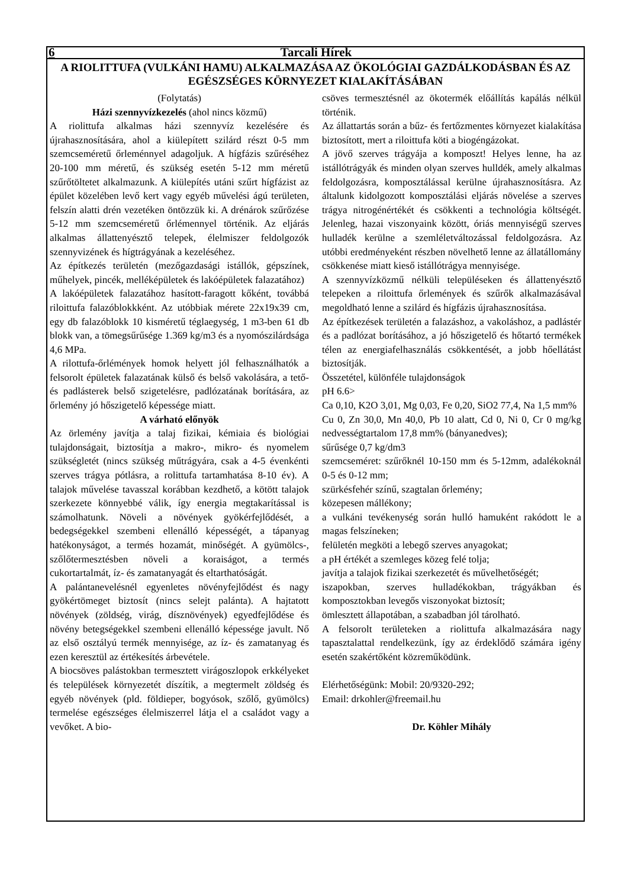6 Tarcali Hírek
A RIOLITTUFA (VULKÁNI HAMU) ALKALMAZÁSA AZ ÖKOLÓGIAI GAZDÁLKODÁSBAN ÉS AZ EGÉSZSÉGES KÖRNYEZET KIALAKÍTÁSÁBAN
(Folytatás)
Házi szennyvízkezelés (ahol nincs közmű)
A riolittufa alkalmas házi szennyvíz kezelésére és újrahasznosítására, ahol a kiülepített szilárd részt 0-5 mm szemcseméretű őrleménnyel adagoljuk. A hígfázis szűréséhez 20-100 mm méretű, és szükség esetén 5-12 mm méretű szűrőtöltetet alkalmazunk. A kiülepítés utáni szűrt hígfázist az épület közelében levő kert vagy egyéb művelési ágú területen, felszín alatti drén vezetéken öntözzük ki. A drénárok szűrőzése 5-12 mm szemcseméretű őrlémennyel történik. Az eljárás alkalmas állattenyésztő telepek, élelmiszer feldolgozók szennyvizének és hígtrágyának a kezeléséhez.
Az építkezés területén (mezőgazdasági istállók, gépszínek, műhelyek, pincék, melléképületek és lakóépületek falazatához)
A lakóépületek falazatához hasított-faragott kőként, továbbá riloittufa falazóblokkként. Az utóbbiak mérete 22x19x39 cm, egy db falazóblokk 10 kisméretű téglaegység, 1 m3-ben 61 db blokk van, a tömegsűrűsége 1.369 kg/m3 és a nyomószilárdsága 4,6 MPa.
A rilottufa-őrlémények homok helyett jól felhasználhatók a felsorolt épületek falazatának külső és belső vakolására, a tető- és padlásterek belső szigetelésre, padlózatának borítására, az őrlemény jó hőszigetelő képessége miatt.
A várható előnyök
Az örlemény javítja a talaj fizikai, kémiaia és biológiai tulajdonságait, biztosítja a makro-, mikro- és nyomelem szükségletét (nincs szükség műtrágyára, csak a 4-5 évenkénti szerves trágya pótlásra, a rolittufa tartamhatása 8-10 év). A talajok művelése tavasszal korábban kezdhető, a kötött talajok szerkezete könnyebbé válik, így energia megtakarítással is számolhatunk. Növeli a növények gyökérfejlődését, a bedegségekkel szembeni ellenálló képességét, a tápanyag hatékonyságot, a termés hozamát, minőségét. A gyümölcs-, szőlőtermesztésben növeli a koraiságot, a termés cukortartalmát, íz- és zamatanyagát és eltarthatóságát.
A palántanevelésnél egyenletes növényfejlődést és nagy gyökértömeget biztosít (nincs selejt palánta). A hajtatott növények (zöldség, virág, dísznövények) egyedfejlődése és növény betegségekkel szembeni ellenálló képessége javult. Nő az első osztályú termék mennyisége, az íz- és zamatanyag és ezen keresztül az értékesítés árbevétele.
A biocsöves palástokban termesztett virágoszlopok erkkélyeket és települések környezetét díszítik, a megtermelt zöldség és egyéb növények (pld. földieper, bogyósok, szőlő, gyümölcs) termelése egészséges élelmiszerrel látja el a családot vagy a vevőket. A bio-
csöves termesztésnél az ökotermék előállítás kapálás nélkül történik.
Az állattartás során a bűz- és fertőzmentes környezet kialakítása biztosított, mert a riloittufa köti a biogéngázokat.
A jövő szerves trágyája a komposzt! Helyes lenne, ha az istállótrágyák és minden olyan szerves hulldék, amely alkalmas feldolgozásra, komposztálással kerülne újrahasznosításra. Az általunk kidolgozott komposztálási eljárás növelése a szerves trágya nitrogénértékét és csökkenti a technológia költségét. Jelenleg, hazai viszonyaink között, óriás mennyiségű szerves hulladék kerülne a szemléletváltozással feldolgozásra. Az utóbbi eredményeként részben növelhető lenne az állatállomány csökkenése miatt kieső istállótrágya mennyisége.
A szennyvízközmű nélküli településeken és állattenyésztő telepeken a riloittufa őrlemények és szűrők alkalmazásával megoldható lenne a szilárd és hígfázis újrahasznosítása.
Az építkezések területén a falazáshoz, a vakoláshoz, a padlástér és a padlózat borításához, a jó hőszigetelő és hőtartó termékek télen az energiafelhasználás csökkentését, a jobb hőellátást biztosítják.
Összetétel, különféle tulajdonságok
pH 6.6>
Ca 0,10, K2O 3,01, Mg 0,03, Fe 0,20, SiO2 77,4, Na 1,5 mm%
Cu 0, Zn 30,0, Mn 40,0, Pb 10 alatt, Cd 0, Ni 0, Cr 0 mg/kg nedvességtartalom 17,8 mm% (bányanedves);
sűrűsége 0,7 kg/dm3
szemcseméret: szűrőknél 10-150 mm és 5-12mm, adalékoknál 0-5 és 0-12 mm;
szürkésfehér színű, szagtalan őrlemény;
közepesen mállékony;
a vulkáni tevékenység során hulló hamuként rakódott le a magas felszíneken;
felületén megköti a lebegő szerves anyagokat;
a pH értékét a szemleges közeg felé tolja;
javítja a talajok fizikai szerkezetét és művelhetőségét;
iszapokban, szerves hulladékokban, trágyákban és komposztokban levegős viszonyokat biztosít;
ömlesztett állapotában, a szabadban jól tárolható.
A felsorolt területeken a riolittufa alkalmazására nagy tapasztalattal rendelkezünk, így az érdeklődő számára igény esetén szakértőként közreműködünk.
Elérhetőségünk: Mobil: 20/9320-292;
Email: drkohler@freemail.hu
Dr. Köhler Mihály